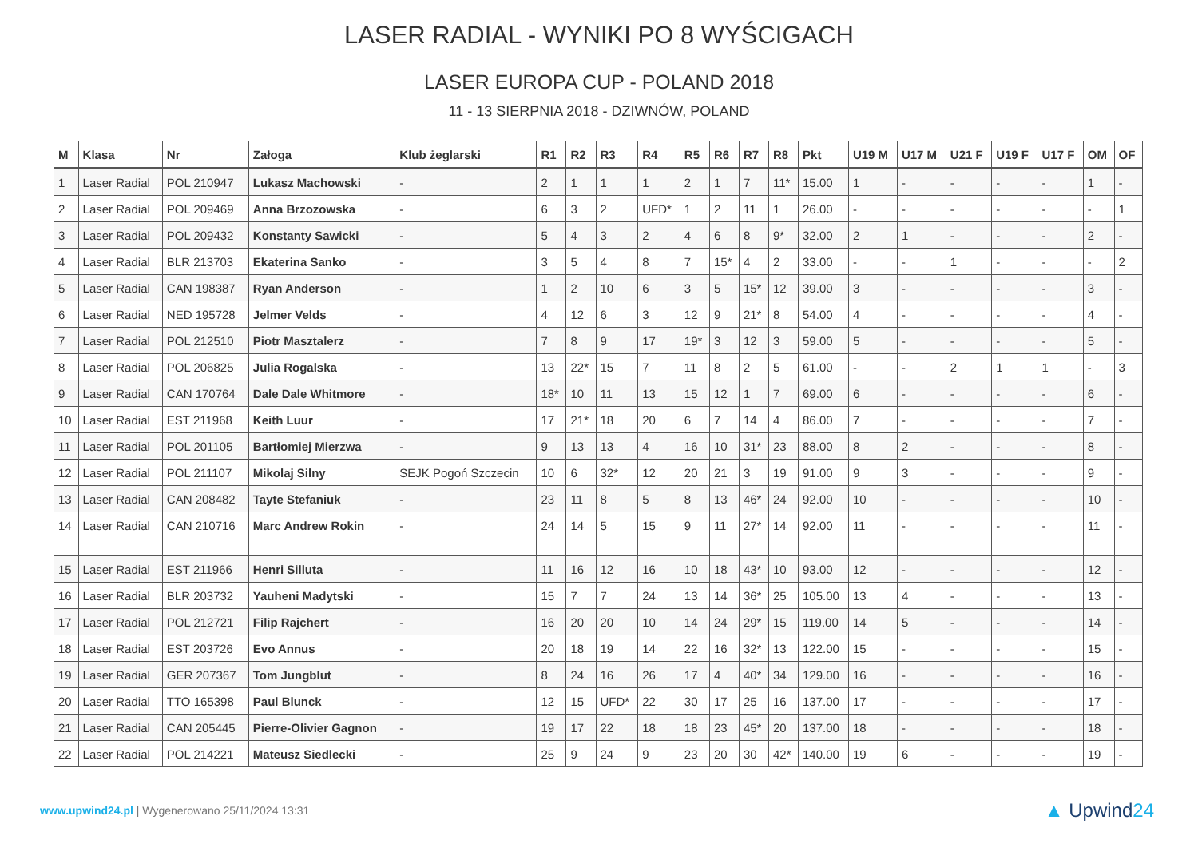LASER RADIAL - WYNIKI PO 8 WYŚCIGACH
LASER EUROPA CUP - POLAND 2018
11 - 13 SIERPNIA 2018 - DZIWNÓW, POLAND
| M | Klasa | Nr | Załoga | Klub żeglarski | R1 | R2 | R3 | R4 | R5 | R6 | R7 | R8 | Pkt | U19 M | U17 M | U21 F | U19 F | U17 F | OM | OF |
| --- | --- | --- | --- | --- | --- | --- | --- | --- | --- | --- | --- | --- | --- | --- | --- | --- | --- | --- | --- | --- |
| 1 | Laser Radial | POL 210947 | Lukasz Machowski | - | 2 | 1 | 1 | 1 | 2 | 1 | 7 | 11* | 15.00 | 1 | - | - | - | - | 1 | - |
| 2 | Laser Radial | POL 209469 | Anna Brzozowska | - | 6 | 3 | 2 | UFD* | 1 | 2 | 11 | 1 | 26.00 | - | - | - | - | - | - | 1 |
| 3 | Laser Radial | POL 209432 | Konstanty Sawicki | - | 5 | 4 | 3 | 2 | 4 | 6 | 8 | 9* | 32.00 | 2 | 1 | - | - | - | 2 | - |
| 4 | Laser Radial | BLR 213703 | Ekaterina Sanko | - | 3 | 5 | 4 | 8 | 7 | 15* | 4 | 2 | 33.00 | - | - | 1 | - | - | - | 2 |
| 5 | Laser Radial | CAN 198387 | Ryan Anderson | - | 1 | 2 | 10 | 6 | 3 | 5 | 15* | 12 | 39.00 | 3 | - | - | - | - | 3 | - |
| 6 | Laser Radial | NED 195728 | Jelmer Velds | - | 4 | 12 | 6 | 3 | 12 | 9 | 21* | 8 | 54.00 | 4 | - | - | - | - | 4 | - |
| 7 | Laser Radial | POL 212510 | Piotr Masztalerz | - | 7 | 8 | 9 | 17 | 19* | 3 | 12 | 3 | 59.00 | 5 | - | - | - | - | 5 | - |
| 8 | Laser Radial | POL 206825 | Julia Rogalska | - | 13 | 22* | 15 | 7 | 11 | 8 | 2 | 5 | 61.00 | - | - | 2 | 1 | 1 | - | 3 |
| 9 | Laser Radial | CAN 170764 | Dale Dale Whitmore | - | 18* | 10 | 11 | 13 | 15 | 12 | 1 | 7 | 69.00 | 6 | - | - | - | - | 6 | - |
| 10 | Laser Radial | EST 211968 | Keith Luur | - | 17 | 21* | 18 | 20 | 6 | 7 | 14 | 4 | 86.00 | 7 | - | - | - | - | 7 | - |
| 11 | Laser Radial | POL 201105 | Bartłomiej Mierzwa | - | 9 | 13 | 13 | 4 | 16 | 10 | 31* | 23 | 88.00 | 8 | 2 | - | - | - | 8 | - |
| 12 | Laser Radial | POL 211107 | Mikolaj Silny | SEJK Pogoń Szczecin | 10 | 6 | 32* | 12 | 20 | 21 | 3 | 19 | 91.00 | 9 | 3 | - | - | - | 9 | - |
| 13 | Laser Radial | CAN 208482 | Tayte Stefaniuk | - | 23 | 11 | 8 | 5 | 8 | 13 | 46* | 24 | 92.00 | 10 | - | - | - | - | 10 | - |
| 14 | Laser Radial | CAN 210716 | Marc Andrew Rokin | - | 24 | 14 | 5 | 15 | 9 | 11 | 27* | 14 | 92.00 | 11 | - | - | - | - | 11 | - |
| 15 | Laser Radial | EST 211966 | Henri Silluta | - | 11 | 16 | 12 | 16 | 10 | 18 | 43* | 10 | 93.00 | 12 | - | - | - | - | 12 | - |
| 16 | Laser Radial | BLR 203732 | Yauheni Madytski | - | 15 | 7 | 7 | 24 | 13 | 14 | 36* | 25 | 105.00 | 13 | 4 | - | - | - | 13 | - |
| 17 | Laser Radial | POL 212721 | Filip Rajchert | - | 16 | 20 | 20 | 10 | 14 | 24 | 29* | 15 | 119.00 | 14 | 5 | - | - | - | 14 | - |
| 18 | Laser Radial | EST 203726 | Evo Annus | - | 20 | 18 | 19 | 14 | 22 | 16 | 32* | 13 | 122.00 | 15 | - | - | - | - | 15 | - |
| 19 | Laser Radial | GER 207367 | Tom Jungblut | - | 8 | 24 | 16 | 26 | 17 | 4 | 40* | 34 | 129.00 | 16 | - | - | - | - | 16 | - |
| 20 | Laser Radial | TTO 165398 | Paul Blunck | - | 12 | 15 | UFD* | 22 | 30 | 17 | 25 | 16 | 137.00 | 17 | - | - | - | - | 17 | - |
| 21 | Laser Radial | CAN 205445 | Pierre-Olivier Gagnon | - | 19 | 17 | 22 | 18 | 18 | 23 | 45* | 20 | 137.00 | 18 | - | - | - | - | 18 | - |
| 22 | Laser Radial | POL 214221 | Mateusz Siedlecki | - | 25 | 9 | 24 | 9 | 23 | 20 | 30 | 42* | 140.00 | 19 | 6 | - | - | - | 19 | - |
www.upwind24.pl | Wygenerowano 25/11/2024 13:31
▲ Upwind24